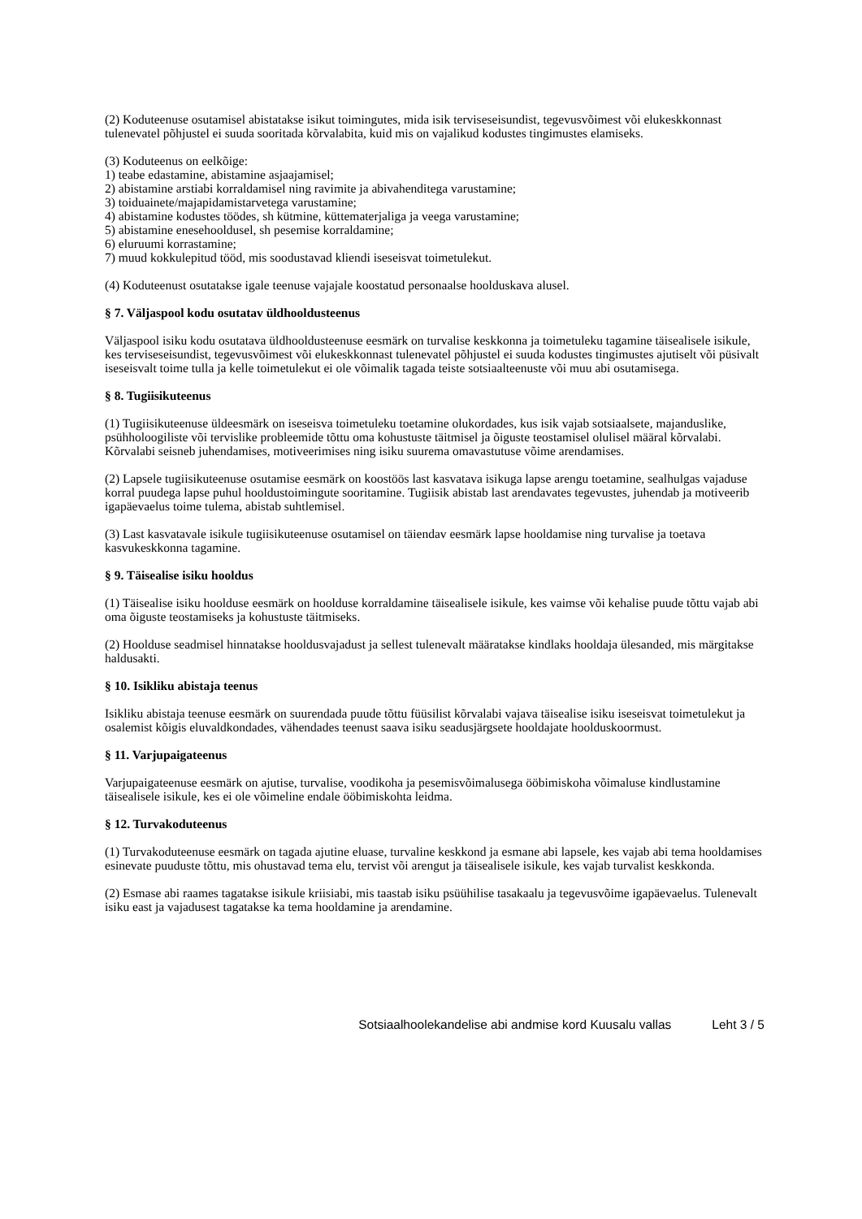(2) Koduteenuse osutamisel abistatakse isikut toimingutes, mida isik terviseseisundist, tegevusvõimest või elukeskkonnast tulenevatel põhjustel ei suuda sooritada kõrvalabita, kuid mis on vajalikud kodustes tingimustes elamiseks.
(3) Koduteenus on eelkõige:
1) teabe edastamine, abistamine asjaajamisel;
2) abistamine arstiabi korraldamisel ning ravimite ja abivahenditega varustamine;
3) toiduainete/majapidamistarvetega varustamine;
4) abistamine kodustes töödes, sh kütmine, küttematerjaliga ja veega varustamine;
5) abistamine enesehooldusel, sh pesemise korraldamine;
6) eluruumi korrastamine;
7) muud kokkulepitud tööd, mis soodustavad kliendi iseseisvat toimetulekut.
(4) Koduteenust osutatakse igale teenuse vajajale koostatud personaalse hoolduskava alusel.
§ 7. Väljaspool kodu osutatav üldhooldusteenus
Väljaspool isiku kodu osutatava üldhooldusteenuse eesmärk on turvalise keskkonna ja toimetuleku tagamine täisealisele isikule, kes terviseseisundist, tegevusvõimest või elukeskkonnast tulenevatel põhjustel ei suuda kodustes tingimustes ajutiselt või püsivalt iseseisvalt toime tulla ja kelle toimetulekut ei ole võimalik tagada teiste sotsiaalteenuste või muu abi osutamisega.
§ 8. Tugiisikuteenus
(1) Tugiisikuteenuse üldeesmärk on iseseisva toimetuleku toetamine olukordades, kus isik vajab sotsiaalsete, majanduslike, psühholoogiliste või tervislike probleemide tõttu oma kohustuste täitmisel ja õiguste teostamisel olulisel määral kõrvalabi. Kõrvalabi seisneb juhendamises, motiveerimises ning isiku suurema omavastutuse võime arendamises.
(2) Lapsele tugiisikuteenuse osutamise eesmärk on koostöös last kasvatava isikuga lapse arengu toetamine, sealhulgas vajaduse korral puudega lapse puhul hooldustoimingute sooritamine. Tugiisik abistab last arendavates tegevustes, juhendab ja motiveerib igapäevaelus toime tulema, abistab suhtlemisel.
(3) Last kasvatavale isikule tugiisikuteenuse osutamisel on täiendav eesmärk lapse hooldamise ning turvalise ja toetava kasvukeskkonna tagamine.
§ 9. Täisealise isiku hooldus
(1) Täisealise isiku hoolduse eesmärk on hoolduse korraldamine täisealisele isikule, kes vaimse või kehalise puude tõttu vajab abi oma õiguste teostamiseks ja kohustuste täitmiseks.
(2) Hoolduse seadmisel hinnatakse hooldusvajadust ja sellest tulenevalt määratakse kindlaks hooldaja ülesanded, mis märgitakse haldusakti.
§ 10. Isikliku abistaja teenus
Isikliku abistaja teenuse eesmärk on suurendada puude tõttu füüsilist kõrvalabi vajava täisealise isiku iseseisvat toimetulekut ja osalemist kõigis eluvaldkondades, vähendades teenust saava isiku seadusjärgsete hooldajate hoolduskoormust.
§ 11. Varjupaigateenus
Varjupaigateenuse eesmärk on ajutise, turvalise, voodikoha ja pesemisvõimalusega ööbimiskoha võimaluse kindlustamine täisealisele isikule, kes ei ole võimeline endale ööbimiskohta leidma.
§ 12. Turvakoduteenus
(1) Turvakoduteenuse eesmärk on tagada ajutine eluase, turvaline keskkond ja esmane abi lapsele, kes vajab abi tema hooldamises esinevate puuduste tõttu, mis ohustavad tema elu, tervist või arengut ja täisealisele isikule, kes vajab turvalist keskkonda.
(2) Esmase abi raames tagatakse isikule kriisiabi, mis taastab isiku psüühilise tasakaalu ja tegevusvõime igapäevaelus. Tulenevalt isiku east ja vajadusest tagatakse ka tema hooldamine ja arendamine.
Sotsiaalhoolekandelise abi andmise kord Kuusalu vallas Leht 3 / 5